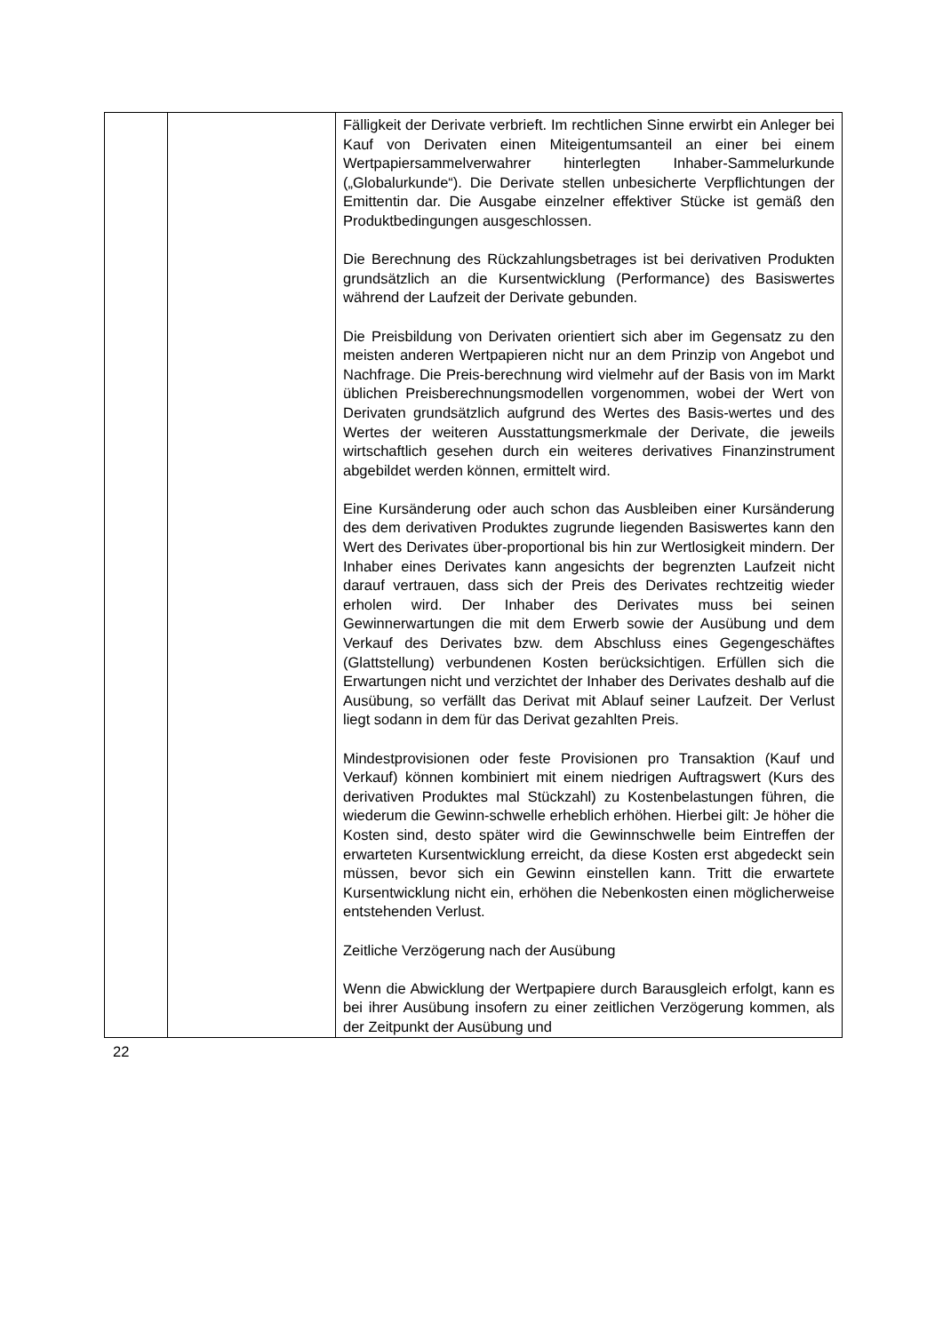| | | Fälligkeit der Derivate verbrieft. Im rechtlichen Sinne erwirbt ein Anleger bei Kauf von Derivaten einen Miteigentumsanteil an einer bei einem Wertpapiersammelverwahrer hinterlegten Inhaber-Sammelurkunde („Globalurkunde“). Die Derivate stellen unbesicherte Verpflichtungen der Emittentin dar. Die Ausgabe einzelner effektiver Stücke ist gemäß den Produktbedingungen ausgeschlossen. Die Berechnung des Rückzahlungsbetrages ist bei derivativen Produkten grundsätzlich an die Kursentwicklung (Performance) des Basiswertes während der Laufzeit der Derivate gebunden. Die Preisbildung von Derivaten orientiert sich aber im Gegensatz zu den meisten anderen Wertpapieren nicht nur an dem Prinzip von Angebot und Nachfrage. Die Preis-berechnung wird vielmehr auf der Basis von im Markt üblichen Preisberechnungsmodellen vorgenommen, wobei der Wert von Derivaten grundsätzlich aufgrund des Wertes des Basis-wertes und des Wertes der weiteren Ausstattungsmerkmale der Derivate, die jeweils wirtschaftlich gesehen durch ein weiteres derivatives Finanzinstrument abgebildet werden können, ermittelt wird. Eine Kursänderung oder auch schon das Ausbleiben einer Kursänderung des dem derivativen Produktes zugrunde liegenden Basiswertes kann den Wert des Derivates über-proportional bis hin zur Wertlosigkeit mindern. Der Inhaber eines Derivates kann angesichts der begrenzten Laufzeit nicht darauf vertrauen, dass sich der Preis des Derivates rechtzeitig wieder erholen wird. Der Inhaber des Derivates muss bei seinen Gewinnerwartungen die mit dem Erwerb sowie der Ausübung und dem Verkauf des Derivates bzw. dem Abschluss eines Gegengeschäftes (Glattstellung) verbundenen Kosten berücksichtigen. Erfüllen sich die Erwartungen nicht und verzichtet der Inhaber des Derivates deshalb auf die Ausübung, so verfällt das Derivat mit Ablauf seiner Laufzeit. Der Verlust liegt sodann in dem für das Derivat gezahlten Preis. Mindestprovisionen oder feste Provisionen pro Transaktion (Kauf und Verkauf) können kombiniert mit einem niedrigen Auftragswert (Kurs des derivativen Produktes mal Stückzahl) zu Kostenbelastungen führen, die wiederum die Gewinn-schwelle erheblich erhöhen. Hierbei gilt: Je höher die Kosten sind, desto später wird die Gewinnschwelle beim Eintreffen der erwarteten Kursentwicklung erreicht, da diese Kosten erst abgedeckt sein müssen, bevor sich ein Gewinn einstellen kann. Tritt die erwartete Kursentwicklung nicht ein, erhöhen die Nebenkosten einen möglicherweise entstehenden Verlust. Zeitliche Verzögerung nach der Ausübung Wenn die Abwicklung der Wertpapiere durch Barausgleich erfolgt, kann es bei ihrer Ausübung insofern zu einer zeitlichen Verzögerung kommen, als der Zeitpunkt der Ausübung und |
22